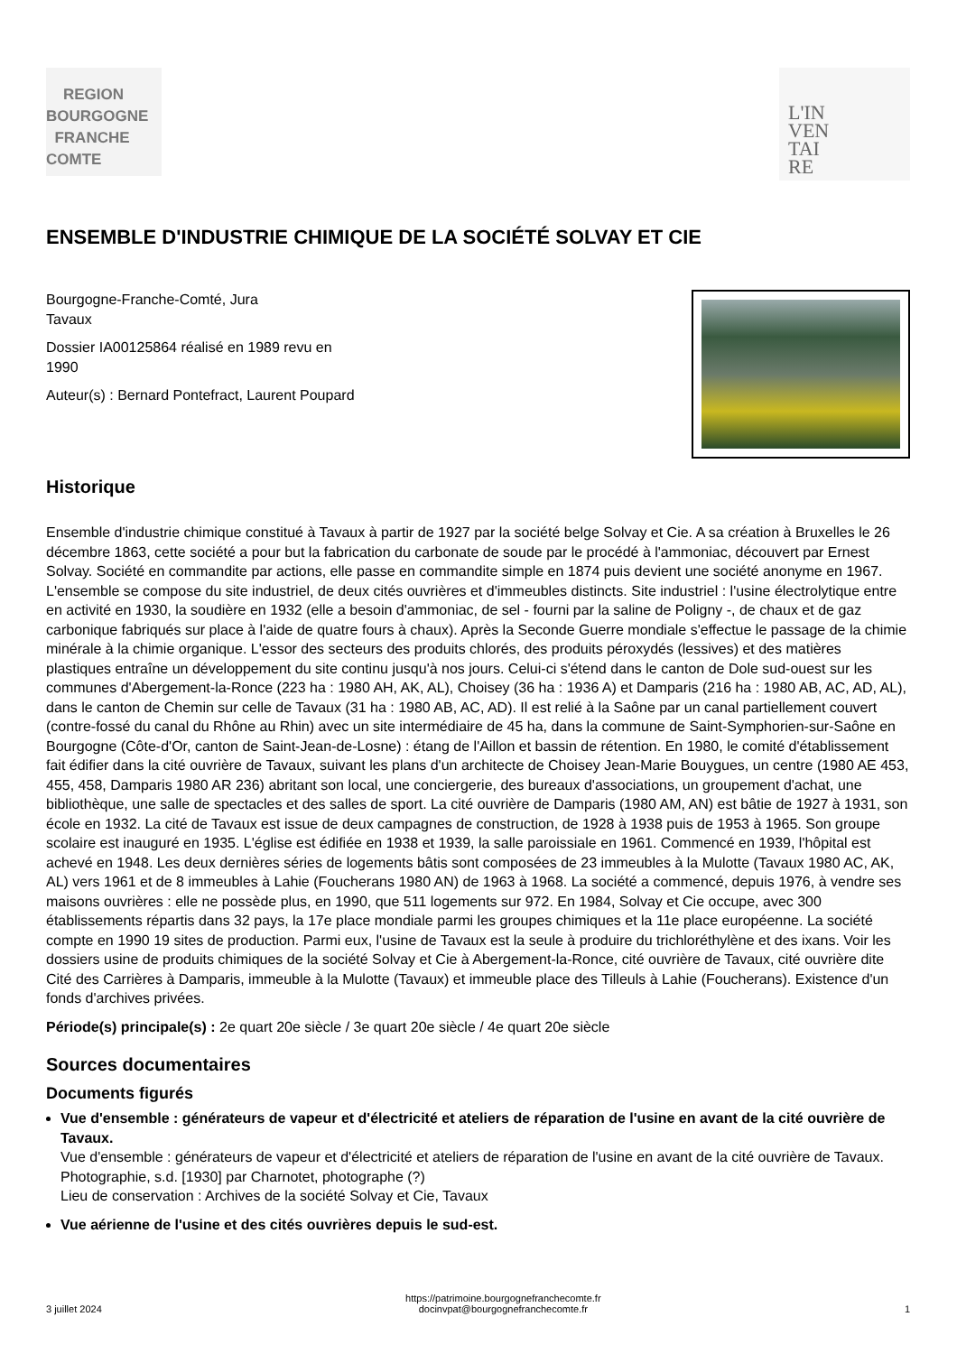REGION
BOURGOGNE
FRANCHE
COMTE
L'IN
VEN
TAI
RE
ENSEMBLE D'INDUSTRIE CHIMIQUE DE LA SOCIÉTÉ SOLVAY ET CIE
Bourgogne-Franche-Comté, Jura
Tavaux
Dossier IA00125864 réalisé en 1989 revu en
1990
Auteur(s) : Bernard Pontefract, Laurent Poupard
Historique
Ensemble d'industrie chimique constitué à Tavaux à partir de 1927 par la société belge Solvay et Cie. A sa création à Bruxelles le 26 décembre 1863, cette société a pour but la fabrication du carbonate de soude par le procédé à l'ammoniac, découvert par Ernest Solvay. Société en commandite par actions, elle passe en commandite simple en 1874 puis devient une société anonyme en 1967. L'ensemble se compose du site industriel, de deux cités ouvrières et d'immeubles distincts. Site industriel : l'usine électrolytique entre en activité en 1930, la soudière en 1932 (elle a besoin d'ammoniac, de sel - fourni par la saline de Poligny -, de chaux et de gaz carbonique fabriqués sur place à l'aide de quatre fours à chaux). Après la Seconde Guerre mondiale s'effectue le passage de la chimie minérale à la chimie organique. L'essor des secteurs des produits chlorés, des produits péroxydés (lessives) et des matières plastiques entraîne un développement du site continu jusqu'à nos jours. Celui-ci s'étend dans le canton de Dole sud-ouest sur les communes d'Abergement-la-Ronce (223 ha : 1980 AH, AK, AL), Choisey (36 ha : 1936 A) et Damparis (216 ha : 1980 AB, AC, AD, AL), dans le canton de Chemin sur celle de Tavaux (31 ha : 1980 AB, AC, AD). Il est relié à la Saône par un canal partiellement couvert (contre-fossé du canal du Rhône au Rhin) avec un site intermédiaire de 45 ha, dans la commune de Saint-Symphorien-sur-Saône en Bourgogne (Côte-d'Or, canton de Saint-Jean-de-Losne) : étang de l'Aillon et bassin de rétention. En 1980, le comité d'établissement fait édifier dans la cité ouvrière de Tavaux, suivant les plans d'un architecte de Choisey Jean-Marie Bouygues, un centre (1980 AE 453, 455, 458, Damparis 1980 AR 236) abritant son local, une conciergerie, des bureaux d'associations, un groupement d'achat, une bibliothèque, une salle de spectacles et des salles de sport. La cité ouvrière de Damparis (1980 AM, AN) est bâtie de 1927 à 1931, son école en 1932. La cité de Tavaux est issue de deux campagnes de construction, de 1928 à 1938 puis de 1953 à 1965. Son groupe scolaire est inauguré en 1935. L'église est édifiée en 1938 et 1939, la salle paroissiale en 1961. Commencé en 1939, l'hôpital est achevé en 1948. Les deux dernières séries de logements bâtis sont composées de 23 immeubles à la Mulotte (Tavaux 1980 AC, AK, AL) vers 1961 et de 8 immeubles à Lahie (Foucherans 1980 AN) de 1963 à 1968. La société a commencé, depuis 1976, à vendre ses maisons ouvrières : elle ne possède plus, en 1990, que 511 logements sur 972. En 1984, Solvay et Cie occupe, avec 300 établissements répartis dans 32 pays, la 17e place mondiale parmi les groupes chimiques et la 11e place européenne. La société compte en 1990 19 sites de production. Parmi eux, l'usine de Tavaux est la seule à produire du trichloréthylène et des ixans. Voir les dossiers usine de produits chimiques de la société Solvay et Cie à Abergement-la-Ronce, cité ouvrière de Tavaux, cité ouvrière dite Cité des Carrières à Damparis, immeuble à la Mulotte (Tavaux) et immeuble place des Tilleuls à Lahie (Foucherans). Existence d'un fonds d'archives privées.
Période(s) principale(s) : 2e quart 20e siècle / 3e quart 20e siècle / 4e quart 20e siècle
Sources documentaires
Documents figurés
Vue d'ensemble : générateurs de vapeur et d'électricité et ateliers de réparation de l'usine en avant de la cité ouvrière de Tavaux.
Vue d'ensemble : générateurs de vapeur et d'électricité et ateliers de réparation de l'usine en avant de la cité ouvrière de Tavaux. Photographie, s.d. [1930] par Charnotet, photographe (?)
Lieu de conservation : Archives de la société Solvay et Cie, Tavaux
Vue aérienne de l'usine et des cités ouvrières depuis le sud-est.
3 juillet 2024 https://patrimoine.bourgognefranchecomte.fr
docinvpat@bourgognefranchecomte.fr 1